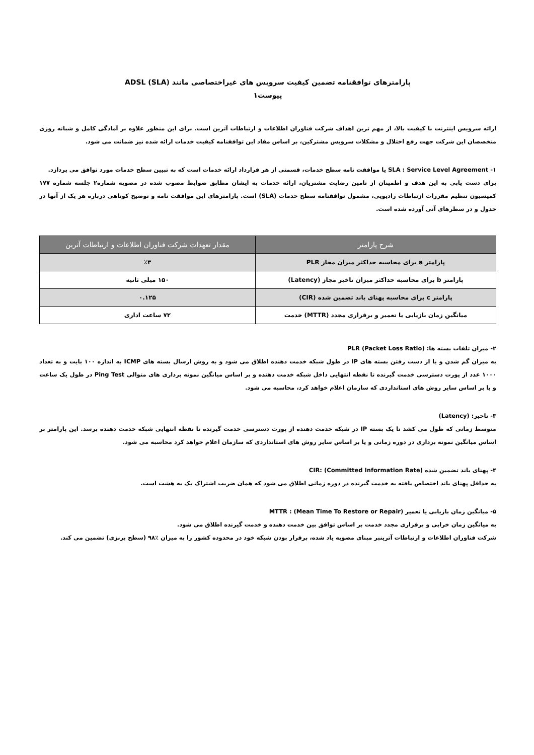پارامترهای توافقنامه تضمین کیفیت سرویس های غیراختصاصی مانند ADSL (SLA)
پیوست۱
ارائه سرویس اینترنت با کیفیت بالا، از مهم ترین اهداف شرکت فناوران اطلاعات و ارتباطات آترین است. برای این منظور علاوه بر آمادگی کامل و شبانه روزی متخصصان این شرکت جهت رفع اختلال و مشکلات سرویس مشترکین، بر اساس مفاد این توافقنامه کیفیت خدمات ارائه شده نیز ضمانت می شود.
۱- SLA : Service Level Agreement یا موافقت نامه سطح خدمات، قسمتی از هر قرارداد ارائه خدمات است که به تبیین سطح خدمات مورد توافق می پردازد.
برای دست یابی به این هدف و اطمینان از تامین رضایت مشتریان، ارائه خدمات به ایشان مطابق ضوابط مصوب شده در مصوبه شماره۲ جلسه شماره ۱۷۷ کمیسیون تنظیم مقررات ازتباطات رادیویی، مشمول توافقنامه سطح خدمات (SLA) است. پارامترهای این موافقت نامه و توضیح کوتاهی درباره هر یک از آنها در جدول و در سطرهای آتی آورده شده است.
| شرح پارامتر | مقدار تعهدات شرکت فناوران اطلاعات و ارتباطات آترین |
| --- | --- |
| پارامتر a برای محاسبه حداکثر میزان مجاز PLR | ٪۳ |
| پارامتر b برای محاسبه حداکثر میزان تاخیر مجاز (Latency) | ۱۵۰ میلی ثانیه |
| پارامتر c برای محاسبه پهنای باند تضمین شده (CIR) | ۰.۱۲۵ |
| میانگین زمان بازیابی یا تعمیر و برقراری مجدد (MTTR) خدمت | ۷۲ ساعت اداری |
۲- میزان تلفات بسته ها: PLR (Packet Loss Ratio)
به میزان گم شدن و یا از دست رفتن بسته های IP در طول شبکه خدمت دهنده اطلاق می شود و به روش ارسال بسته های ICMP به اندازه ۱۰۰ بایت و به تعداد ۱۰۰۰ عدد از پورت دسترسی خدمت گیرنده تا نقطه انتهایی داخل شبکه خدمت دهنده و بر اساس میانگین نمونه برداری های متوالی Ping Test در طول یک ساعت و یا بر اساس سایر روش های استانداردی که سازمان اعلام خواهد کرد، محاسبه می شود.
۳- تاخیر: (Latency)
متوسط زمانی که طول می کشد تا یک بسته IP در شبکه خدمت دهنده از پورت دسترسی خدمت گیرنده تا نقطه انتهایی شبکه خدمت دهنده برسد. این پارامتر بر اساس میانگین نمونه برداری در دوره زمانی و یا بر اساس سایر روش های استانداردی که سازمان اعلام خواهد کرد محاسبه می شود.
۴- پهنای باند تضمین شده CIR: (Committed Information Rate)
به حداقل پهنای باند اختصاص یافته به خدمت گیرنده در دوره زمانی اطلاق می شود که همان ضریب اشتراک یک به هشت است.
۵- میانگین زمان بازیابی یا تعمیر (Mean Time To Restore or Repair) : MTTR
به میانگین زمان خرابی و برقراری مجدد خدمت بر اساس توافق بین خدمت دهنده و خدمت گیرنده اطلاق می شود.
شرکت فناوران اطلاعات و ارتباطات آترینبر مبنای مصوبه یاد شده، برقرار بودن شبکه خود در محدوده کشور را به میزان ٪۹۸ (سطح برنزی) تضمین می کند.